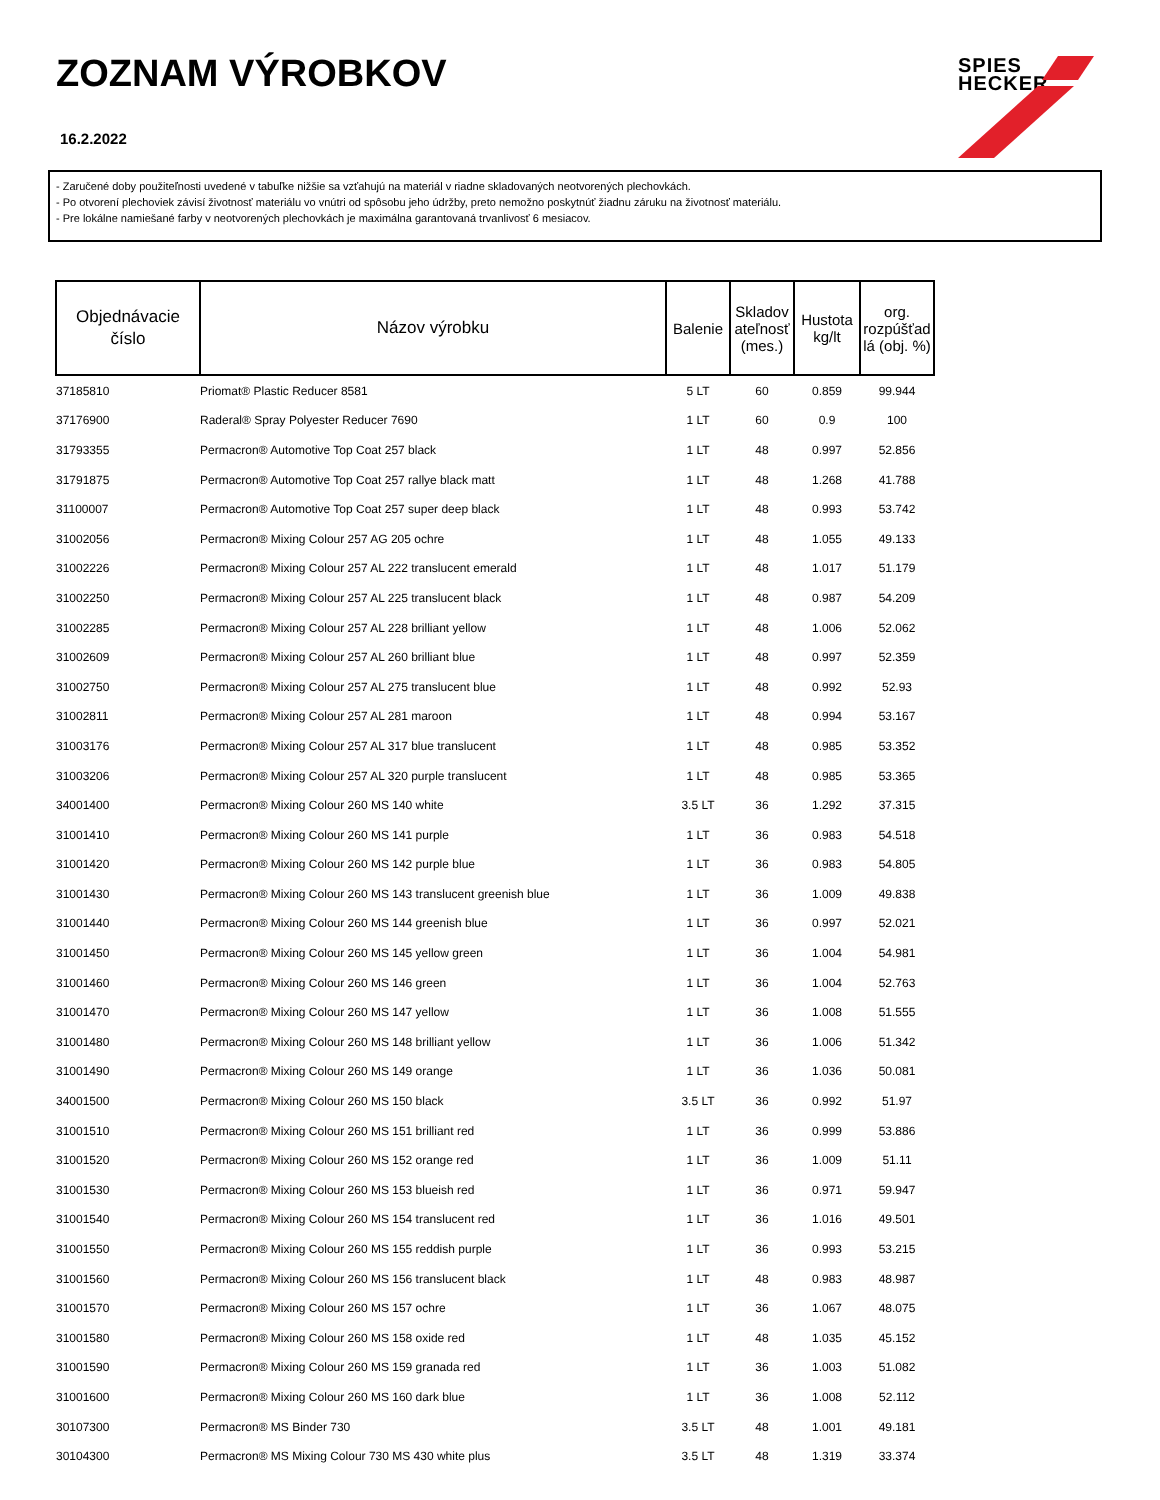ZOZNAM VÝROBKOV
16.2.2022
SPIES
HECKER
- Zaručené doby použiteľnosti uvedené v tabuľke nižšie sa vzťahujú na materiál v riadne skladovaných neotvorených plechovkách.
- Po otvorení plechoviek závisí životnosť materiálu vo vnútri od spôsobu jeho údržby, preto nemožno poskytnúť žiadnu záruku na životnosť materiálu.
- Pre lokálne namiešané farby v neotvorených plechovkách je maximálna garantovaná trvanlivosť 6 mesiacov.
| Objednávacie číslo | Názov výrobku | Balenie | Skladov ateľnosť (mes.) | Hustota kg/lt | org. rozpúšťad lá (obj. %) |
| --- | --- | --- | --- | --- | --- |
| 37185810 | Priomat® Plastic Reducer 8581 | 5 LT | 60 | 0.859 | 99.944 |
| 37176900 | Raderal® Spray Polyester Reducer 7690 | 1 LT | 60 | 0.9 | 100 |
| 31793355 | Permacron® Automotive Top Coat 257 black | 1 LT | 48 | 0.997 | 52.856 |
| 31791875 | Permacron® Automotive Top Coat 257 rallye black matt | 1 LT | 48 | 1.268 | 41.788 |
| 31100007 | Permacron® Automotive Top Coat 257 super deep black | 1 LT | 48 | 0.993 | 53.742 |
| 31002056 | Permacron® Mixing Colour 257 AG 205 ochre | 1 LT | 48 | 1.055 | 49.133 |
| 31002226 | Permacron® Mixing Colour 257 AL 222 translucent emerald | 1 LT | 48 | 1.017 | 51.179 |
| 31002250 | Permacron® Mixing Colour 257 AL 225 translucent black | 1 LT | 48 | 0.987 | 54.209 |
| 31002285 | Permacron® Mixing Colour 257 AL 228 brilliant yellow | 1 LT | 48 | 1.006 | 52.062 |
| 31002609 | Permacron® Mixing Colour 257 AL 260 brilliant blue | 1 LT | 48 | 0.997 | 52.359 |
| 31002750 | Permacron® Mixing Colour 257 AL 275 translucent blue | 1 LT | 48 | 0.992 | 52.93 |
| 31002811 | Permacron® Mixing Colour 257 AL 281 maroon | 1 LT | 48 | 0.994 | 53.167 |
| 31003176 | Permacron® Mixing Colour 257 AL 317 blue translucent | 1 LT | 48 | 0.985 | 53.352 |
| 31003206 | Permacron® Mixing Colour 257 AL 320 purple translucent | 1 LT | 48 | 0.985 | 53.365 |
| 34001400 | Permacron® Mixing Colour 260 MS 140 white | 3.5 LT | 36 | 1.292 | 37.315 |
| 31001410 | Permacron® Mixing Colour 260 MS 141 purple | 1 LT | 36 | 0.983 | 54.518 |
| 31001420 | Permacron® Mixing Colour 260 MS 142 purple blue | 1 LT | 36 | 0.983 | 54.805 |
| 31001430 | Permacron® Mixing Colour 260 MS 143 translucent greenish blue | 1 LT | 36 | 1.009 | 49.838 |
| 31001440 | Permacron® Mixing Colour 260 MS 144 greenish blue | 1 LT | 36 | 0.997 | 52.021 |
| 31001450 | Permacron® Mixing Colour 260 MS 145 yellow green | 1 LT | 36 | 1.004 | 54.981 |
| 31001460 | Permacron® Mixing Colour 260 MS 146 green | 1 LT | 36 | 1.004 | 52.763 |
| 31001470 | Permacron® Mixing Colour 260 MS 147 yellow | 1 LT | 36 | 1.008 | 51.555 |
| 31001480 | Permacron® Mixing Colour 260 MS 148 brilliant yellow | 1 LT | 36 | 1.006 | 51.342 |
| 31001490 | Permacron® Mixing Colour 260 MS 149 orange | 1 LT | 36 | 1.036 | 50.081 |
| 34001500 | Permacron® Mixing Colour 260 MS 150 black | 3.5 LT | 36 | 0.992 | 51.97 |
| 31001510 | Permacron® Mixing Colour 260 MS 151 brilliant red | 1 LT | 36 | 0.999 | 53.886 |
| 31001520 | Permacron® Mixing Colour 260 MS 152 orange red | 1 LT | 36 | 1.009 | 51.11 |
| 31001530 | Permacron® Mixing Colour 260 MS 153 blueish red | 1 LT | 36 | 0.971 | 59.947 |
| 31001540 | Permacron® Mixing Colour 260 MS 154 translucent red | 1 LT | 36 | 1.016 | 49.501 |
| 31001550 | Permacron® Mixing Colour 260 MS 155 reddish purple | 1 LT | 36 | 0.993 | 53.215 |
| 31001560 | Permacron® Mixing Colour 260 MS 156 translucent black | 1 LT | 48 | 0.983 | 48.987 |
| 31001570 | Permacron® Mixing Colour 260 MS 157 ochre | 1 LT | 36 | 1.067 | 48.075 |
| 31001580 | Permacron® Mixing Colour 260 MS 158 oxide red | 1 LT | 48 | 1.035 | 45.152 |
| 31001590 | Permacron® Mixing Colour 260 MS 159 granada red | 1 LT | 36 | 1.003 | 51.082 |
| 31001600 | Permacron® Mixing Colour 260 MS 160 dark blue | 1 LT | 36 | 1.008 | 52.112 |
| 30107300 | Permacron® MS Binder 730 | 3.5 LT | 48 | 1.001 | 49.181 |
| 30104300 | Permacron® MS Mixing Colour 730 MS 430 white plus | 3.5 LT | 48 | 1.319 | 33.374 |